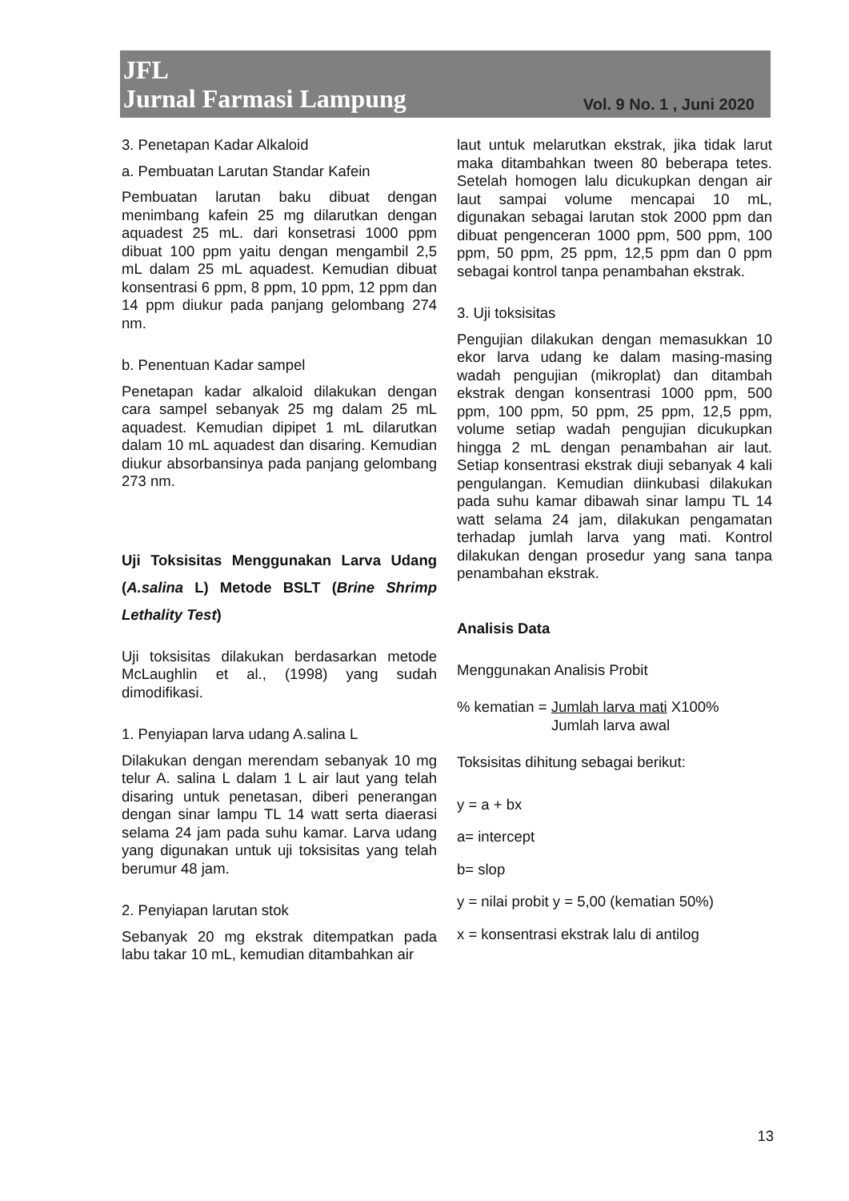JFL
Jurnal Farmasi Lampung
Vol. 9 No. 1 , Juni 2020
3. Penetapan Kadar Alkaloid
a. Pembuatan Larutan Standar Kafein
Pembuatan larutan baku dibuat dengan menimbang kafein 25 mg dilarutkan dengan aquadest 25 mL. dari konsetrasi 1000 ppm dibuat 100 ppm yaitu dengan mengambil 2,5 mL dalam 25 mL aquadest. Kemudian dibuat konsentrasi 6 ppm, 8 ppm, 10 ppm, 12 ppm dan 14 ppm diukur pada panjang gelombang 274 nm.
b. Penentuan Kadar sampel
Penetapan kadar alkaloid dilakukan dengan cara sampel sebanyak 25 mg dalam 25 mL aquadest. Kemudian dipipet 1 mL dilarutkan dalam 10 mL aquadest dan disaring. Kemudian diukur absorbansinya pada panjang gelombang 273 nm.
Uji Toksisitas Menggunakan Larva Udang (A.salina L) Metode BSLT (Brine Shrimp Lethality Test)
Uji toksisitas dilakukan berdasarkan metode McLaughlin et al., (1998) yang sudah dimodifikasi.
1. Penyiapan larva udang A.salina L
Dilakukan dengan merendam sebanyak 10 mg telur A. salina L dalam 1 L air laut yang telah disaring untuk penetasan, diberi penerangan dengan sinar lampu TL 14 watt serta diaerasi selama 24 jam pada suhu kamar. Larva udang yang digunakan untuk uji toksisitas yang telah berumur 48 jam.
2. Penyiapan larutan stok
Sebanyak 20 mg ekstrak ditempatkan pada labu takar 10 mL, kemudian ditambahkan air
laut untuk melarutkan ekstrak, jika tidak larut maka ditambahkan tween 80 beberapa tetes. Setelah homogen lalu dicukupkan dengan air laut sampai volume mencapai 10 mL, digunakan sebagai larutan stok 2000 ppm dan dibuat pengenceran 1000 ppm, 500 ppm, 100 ppm, 50 ppm, 25 ppm, 12,5 ppm dan 0 ppm sebagai kontrol tanpa penambahan ekstrak.
3. Uji toksisitas
Pengujian dilakukan dengan memasukkan 10 ekor larva udang ke dalam masing-masing wadah pengujian (mikroplat) dan ditambah ekstrak dengan konsentrasi 1000 ppm, 500 ppm, 100 ppm, 50 ppm, 25 ppm, 12,5 ppm, volume setiap wadah pengujian dicukupkan hingga 2 mL dengan penambahan air laut. Setiap konsentrasi ekstrak diuji sebanyak 4 kali pengulangan. Kemudian diinkubasi dilakukan pada suhu kamar dibawah sinar lampu TL 14 watt selama 24 jam, dilakukan pengamatan terhadap jumlah larva yang mati. Kontrol dilakukan dengan prosedur yang sana tanpa penambahan ekstrak.
Analisis Data
Menggunakan Analisis Probit
% kematian = Jumlah larva mati X100%
Jumlah larva awal
Toksisitas dihitung sebagai berikut:
y = a + bx
a= intercept
b= slop
y = nilai probit y = 5,00 (kematian 50%)
x = konsentrasi ekstrak lalu di antilog
13